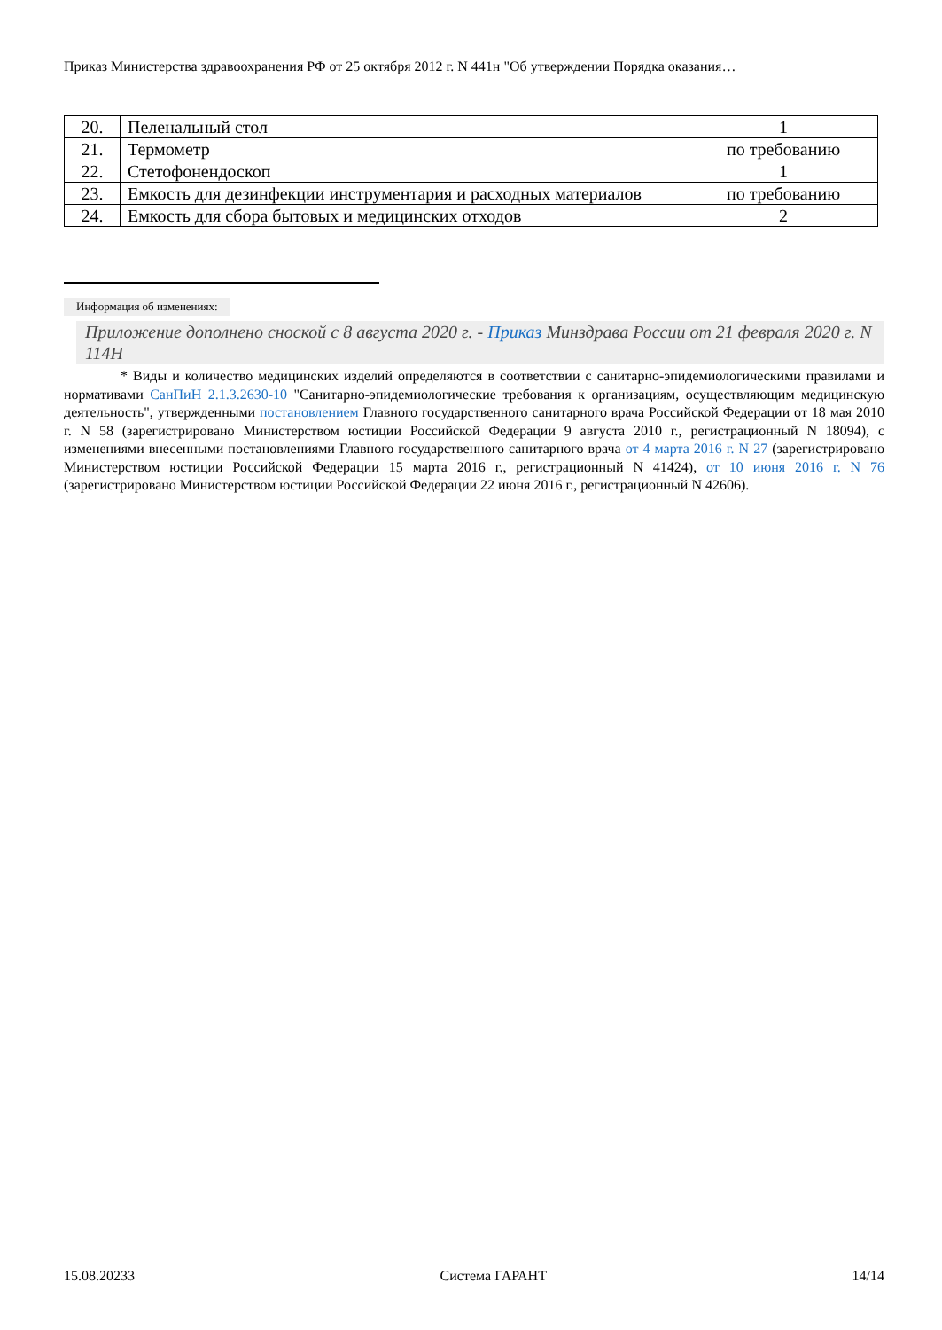Приказ Министерства здравоохранения РФ от 25 октября 2012 г. N 441н "Об утверждении Порядка оказания…
| 20. | Пеленальный стол | 1 |
| 21. | Термометр | по требованию |
| 22. | Стетофонендоскоп | 1 |
| 23. | Емкость для дезинфекции инструментария и расходных материалов | по требованию |
| 24. | Емкость для сбора бытовых и медицинских отходов | 2 |
Информация об изменениях:
Приложение дополнено сноской с 8 августа 2020 г. - Приказ Минздрава России от 21 февраля 2020 г. N 114Н
* Виды и количество медицинских изделий определяются в соответствии с санитарно-эпидемиологическими правилами и нормативами СанПиН 2.1.3.2630-10 "Санитарно-эпидемиологические требования к организациям, осуществляющим медицинскую деятельность", утвержденными постановлением Главного государственного санитарного врача Российской Федерации от 18 мая 2010 г. N 58 (зарегистрировано Министерством юстиции Российской Федерации 9 августа 2010 г., регистрационный N 18094), с изменениями внесенными постановлениями Главного государственного санитарного врача от 4 марта 2016 г. N 27 (зарегистрировано Министерством юстиции Российской Федерации 15 марта 2016 г., регистрационный N 41424), от 10 июня 2016 г. N 76 (зарегистрировано Министерством юстиции Российской Федерации 22 июня 2016 г., регистрационный N 42606).
15.08.20233 Система ГАРАНТ 14/14